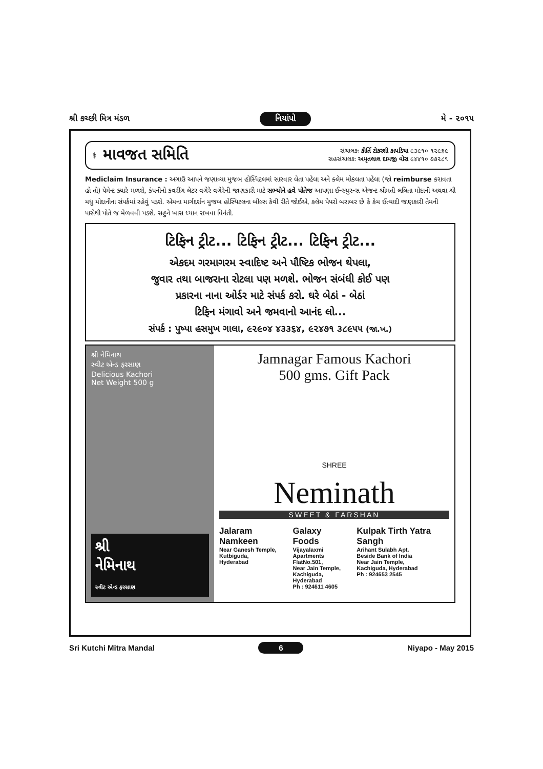શ્રી કચ્છી મિત્ર મંડળ નિયાંપો મે - ૨૦૧૫
⚕
માવજત સમિતિ
સંચાલકઃ કીર્તિ ટોકરશી કાપડિયા ૯૩૯૧૦ ૧૨૯૬૯
સહસંચાલકઃ અમૃતલાલ દામજી વોરા ૯૪૪૧૦ ૭૭૨૮૧
Mediclaim Insurance : અગાઉ આપને જણાવ્યા મુજબ હોસ્પિટલમાં સારવાર લેતા પહેલા અને ક્લેમ મોકલતા પહેલા (જો reimburse કરાવતા હો તો) પેમેન્ટ ક્યારે મળશે, કંપનીનો કવરીંગ લેટર વગેરે વગેરેની જાણકારી માટે સભ્યોને હવે પોતેજ આપણા ઈન્સ્યુરન્સ એજન્ટ શ્રીમતી લલિતા મોદાની અથવા શ્રી મધુ મોદાનીના સંપર્કમાં રહેવું પડશે. એમના માર્ગદર્શન મુજબ હોસ્પિટલના બીલ્સ કેવી રીતે જોઈએ, ક્લેમ પેપરો બરાબર છે કે કેમ ઈત્યાદી જાણકારી તેમની પાસેથી પોતે જ મેળવવી પડશે. સહુને ખાસ ધ્યાન રાખવા વિનંતી.
ટિફિન ટ્રીટ... ટિફિન ટ્રીટ... ટિફિન ટ્રીટ...
એકદમ ગરમાગરમ સ્વાદિષ્ટ અને પૌષ્ટિક ભોજન થેપલા,
જુવાર તથા બાજરાના રોટલા પણ મળશે. ભોજન સંબંધી કોઈ પણ
પ્રકારના નાના ઓર્ડર માટે સંપર્ક કરો. ઘરે બેઠાં - બેઠાં
ટિફિન મંગાવો અને જમવાનો આનંદ લો...
સંપર્ક : પુષ્પા હસમુખ ગાલા, ૯૨૯૦૪ ૪૩૩૬૪, ૯૨૪૭૧ ૩૮૯૫૫ (જા.ખ.)
શ્રી નેમિનાથ
સ્વીટ એન્ડ ફરસાણ
Delicious Kachori
Net Weight 500 g
શ્રી
નેમિનાથ
સ્વીટ એન્ડ ફરસાણ
Jamnagar Famous Kachori
500 gms. Gift Pack
SHREE
Neminath
SWEET & FARSHAN
Jalaram Namkeen
Near Ganesh Temple,
Kutbiguda,
Hyderabad
Galaxy Foods
Vijayalaxmi Apartments
FlatNo.501,
Near Jain Temple,
Kachiguda,
Hyderabad
Ph : 924611 4605
Kulpak Tirth Yatra Sangh
Arihant Sulabh Apt.
Beside Bank of India
Near Jain Temple,
Kachiguda, Hyderabad
Ph : 924653 2545
Sri Kutchi Mitra Mandal 6 Niyapo - May 2015